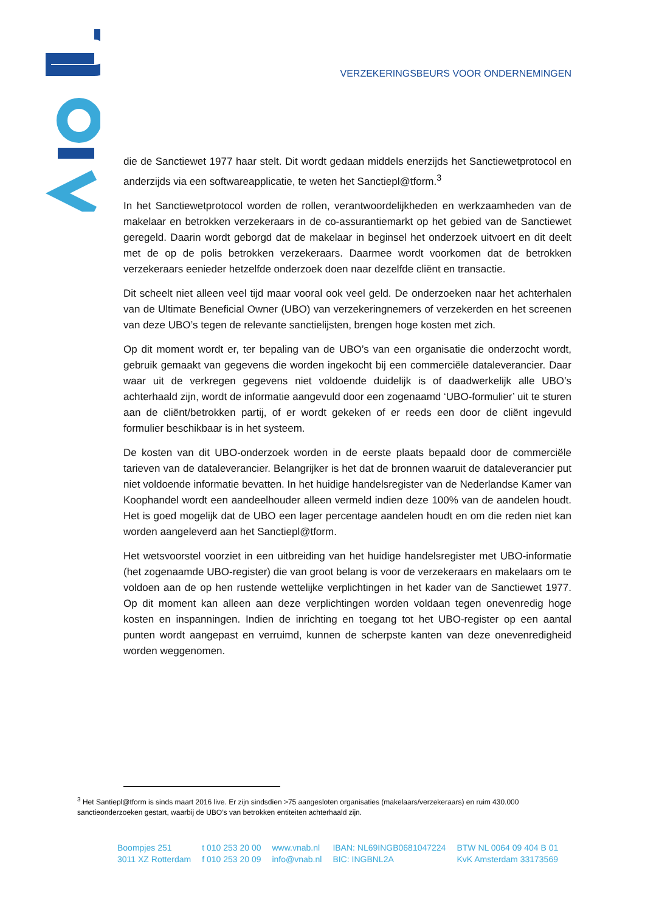VERZEKERINGSBEURS VOOR ONDERNEMINGEN
die de Sanctiewet 1977 haar stelt. Dit wordt gedaan middels enerzijds het Sanctiewetprotocol en anderzijds via een softwareapplicatie, te weten het Sanctiepl@tform.<sup>3</sup>
In het Sanctiewetprotocol worden de rollen, verantwoordelijkheden en werkzaamheden van de makelaar en betrokken verzekeraars in de co-assurantiemarkt op het gebied van de Sanctiewet geregeld. Daarin wordt geborgd dat de makelaar in beginsel het onderzoek uitvoert en dit deelt met de op de polis betrokken verzekeraars. Daarmee wordt voorkomen dat de betrokken verzekeraars eenieder hetzelfde onderzoek doen naar dezelfde cliënt en transactie.
Dit scheelt niet alleen veel tijd maar vooral ook veel geld. De onderzoeken naar het achterhalen van de Ultimate Beneficial Owner (UBO) van verzekeringnemers of verzekerden en het screenen van deze UBO’s tegen de relevante sanctielijsten, brengen hoge kosten met zich.
Op dit moment wordt er, ter bepaling van de UBO’s van een organisatie die onderzocht wordt, gebruik gemaakt van gegevens die worden ingekocht bij een commerciële dataleverancier. Daar waar uit de verkregen gegevens niet voldoende duidelijk is of daadwerkelijk alle UBO’s achterhaald zijn, wordt de informatie aangevuld door een zogenaamd ‘UBO-formulier’ uit te sturen aan de cliënt/betrokken partij, of er wordt gekeken of er reeds een door de cliënt ingevuld formulier beschikbaar is in het systeem.
De kosten van dit UBO-onderzoek worden in de eerste plaats bepaald door de commerciële tarieven van de dataleverancier. Belangrijker is het dat de bronnen waaruit de dataleverancier put niet voldoende informatie bevatten. In het huidige handelsregister van de Nederlandse Kamer van Koophandel wordt een aandeelhouder alleen vermeld indien deze 100% van de aandelen houdt. Het is goed mogelijk dat de UBO een lager percentage aandelen houdt en om die reden niet kan worden aangeleverd aan het Sanctiepl@tform.
Het wetsvoorstel voorziet in een uitbreiding van het huidige handelsregister met UBO-informatie (het zogenaamde UBO-register) die van groot belang is voor de verzekeraars en makelaars om te voldoen aan de op hen rustende wettelijke verplichtingen in het kader van de Sanctiewet 1977. Op dit moment kan alleen aan deze verplichtingen worden voldaan tegen onevenredig hoge kosten en inspanningen. Indien de inrichting en toegang tot het UBO-register op een aantal punten wordt aangepast en verruimd, kunnen de scherpste kanten van deze onevenredigheid worden weggenomen.
<sup>3</sup> Het Santiepl@tform is sinds maart 2016 live. Er zijn sindsdien >75 aangesloten organisaties (makelaars/verzekeraars) en ruim 430.000 sanctieonderzoeken gestart, waarbij de UBO’s van betrokken entiteiten achterhaald zijn.
Boompjes 251
3011 XZ Rotterdam
t 010 253 20 00
f 010 253 20 09
www.vnab.nl
info@vnab.nl
IBAN: NL69INGB0681047224
BIC: INGBNL2A
BTW NL 0064 09 404 B 01
KvK Amsterdam 33173569